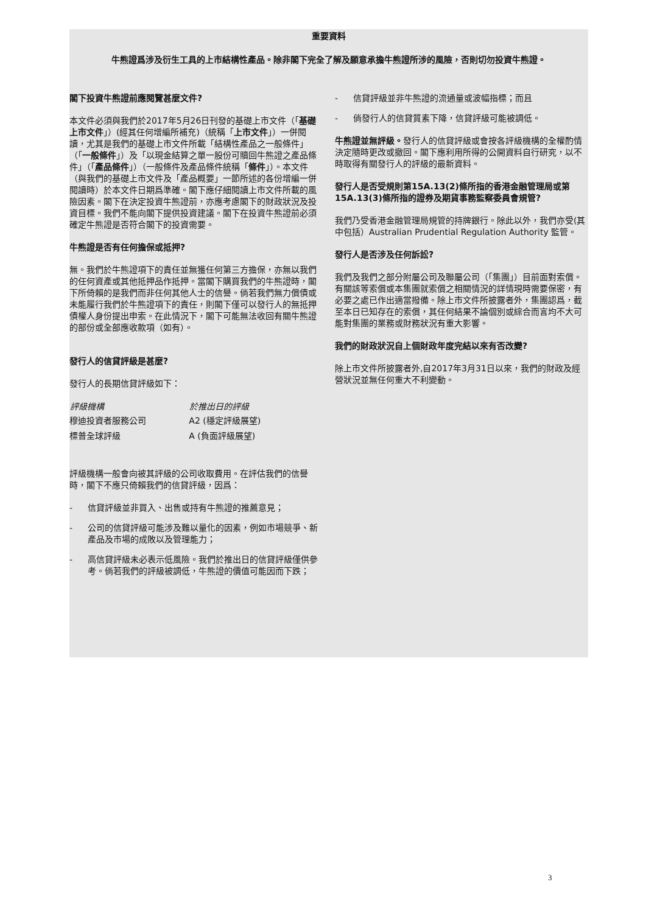重要資料
牛熊證爲涉及衍生工具的上市結構性產品。除非閣下完全了解及願意承擔牛熊證所涉的風險，否則切勿投資牛熊證。
閣下投資牛熊證前應閱覽甚麼文件?
本文件必須與我們於2017年5月26日刊發的基礎上市文件（「基礎上市文件」）(經其任何增編所補充)（統稱「上市文件」）一併閱讀，尤其是我們的基礎上市文件所載「結構性產品之一般條件」（「一般條件」）及「以現金結算之單一股份可贖回牛熊證之產品條件」（「產品條件」）（一般條件及產品條件統稱「條件」）。本文件（與我們的基礎上市文件及「產品概要」一節所述的各份增編一併閱讀時）於本文件日期爲準確。閣下應仔細閱讀上市文件所載的風險因素。閣下在決定投資牛熊證前，亦應考慮閣下的財政狀況及投資目標。我們不能向閣下提供投資建議。閣下在投資牛熊證前必須確定牛熊證是否符合閣下的投資需要。
牛熊證是否有任何擔保或抵押?
無。我們於牛熊證項下的責任並無獲任何第三方擔保，亦無以我們的任何資產或其他抵押品作抵押。當閣下購買我們的牛熊證時，閣下所倚賴的是我們而非任何其他人士的信譽。倘若我們無力償債或未能履行我們於牛熊證項下的責任，則閣下僅可以發行人的無抵押債權人身份提出申索。在此情況下，閣下可能無法收回有關牛熊證的部份或全部應收款項（如有）。
發行人的信貸評級是甚麼?
發行人的長期信貸評級如下：
| 評級機構 | 於推出日的評級 |
| --- | --- |
| 穆迪投資者服務公司 | A2 (穩定評級展望) |
| 標普全球評級 | A (負面評級展望) |
評級機構一般會向被其評級的公司收取費用。在評估我們的信譽時，閣下不應只倚賴我們的信貸評級，因爲：
- 信貸評級並非買入、出售或持有牛熊證的推薦意見；
- 公司的信貸評級可能涉及難以量化的因素，例如市場競爭、新產品及市場的成敗以及管理能力；
- 高信貸評級未必表示低風險。我們於推出日的信貸評級僅供參考。倘若我們的評級被調低，牛熊證的價值可能因而下跌；
- 信貸評級並非牛熊證的流通量或波幅指標；而且
- 倘發行人的信貸質素下降，信貸評級可能被調低。
牛熊證並無評級。發行人的信貸評級或會按各評級機構的全權酌情決定隨時更改或撤回。閣下應利用所得的公開資料自行研究，以不時取得有關發行人的評級的最新資料。
發行人是否受規則第15A.13(2)條所指的香港金融管理局或第15A.13(3)條所指的證券及期貨事務監察委員會規管?
我們乃受香港金融管理局規管的持牌銀行。除此以外，我們亦受(其中包括）Australian Prudential Regulation Authority 監管。
發行人是否涉及任何訴訟?
我們及我們之部分附屬公司及聯屬公司（「集團」）目前面對索償。有關該等索償或本集團就索償之相關情況的詳情現時需要保密，有必要之處已作出適當撥備。除上市文件所披露者外，集團認爲，截至本日已知存在的索償，其任何結果不論個別或綜合而言均不大可能對集團的業務或財務狀況有重大影響。
我們的財政狀況自上個財政年度完結以來有否改變?
除上市文件所披露者外,自2017年3月31日以來，我們的財政及經營狀況並無任何重大不利變動。
3